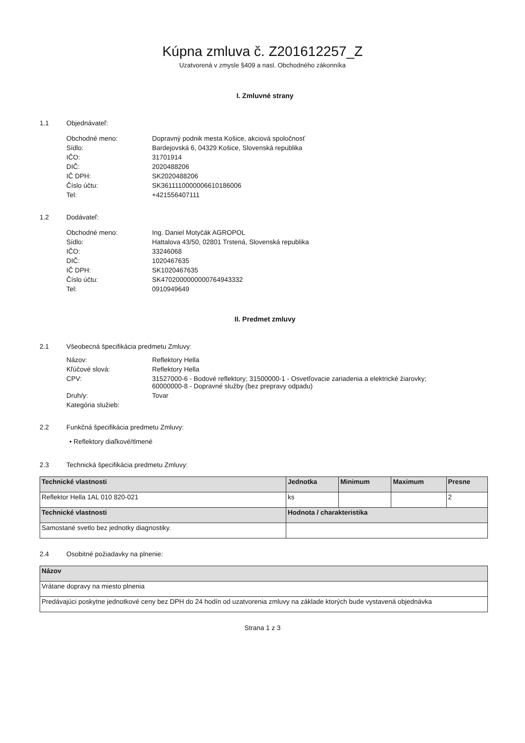Kúpna zmluva č. Z201612257_Z
Uzatvorená v zmysle §409 a nasl. Obchodného zákonníka
I. Zmluvné strany
1.1 Objednávateľ:
Obchodné meno: Dopravný podnik mesta Košice, akciová spoločnosť
Sídlo: Bardejovská 6, 04329 Košice, Slovenská republika
IČO: 31701914
DIČ: 2020488206
IČ DPH: SK2020488206
Číslo účtu: SK3611110000006610186006
Tel: +421556407111
1.2 Dodávateľ:
Obchodné meno: Ing. Daniel Motyčák AGROPOL
Sídlo: Hattalova 43/50, 02801 Trstená, Slovenská republika
IČO: 33246068
DIČ: 1020467635
IČ DPH: SK1020467635
Číslo účtu: SK4702000000000764943332
Tel: 0910949649
II. Predmet zmluvy
2.1 Všeobecná špecifikácia predmetu Zmluvy:
Názov: Reflektory Hella
Kľúčové slová: Reflektory Hella
CPV: 31527000-6 - Bodové reflektory; 31500000-1 - Osvetľovacie zariadenia a elektrické žiarovky;
60000000-8 - Dopravné služby (bez prepravy odpadu)
Druh/y: Tovar
Kategória služieb:
2.2 Funkčná špecifikácia predmetu Zmluvy:
• Reflektory diaľkové/tlmené
2.3 Technická špecifikácia predmetu Zmluvy:
| Technické vlastnosti | Jednotka | Minimum | Maximum | Presne |
| --- | --- | --- | --- | --- |
| Reflektor Hella 1AL 010 820-021 | ks | | | 2 |
| Technické vlastnosti | Hodnota / charakteristika | | | |
| Samostané svetlo bez jednotky diagnostiky. | | | | |
2.4 Osobitné požiadavky na plnenie:
| Názov |
| --- |
| Vrátane dopravy na miesto plnenia |
| Predávajúci poskytne jednotkové ceny bez DPH do 24 hodín od uzatvorenia zmluvy na základe ktorých bude vystavená objednávka |
Strana 1 z 3